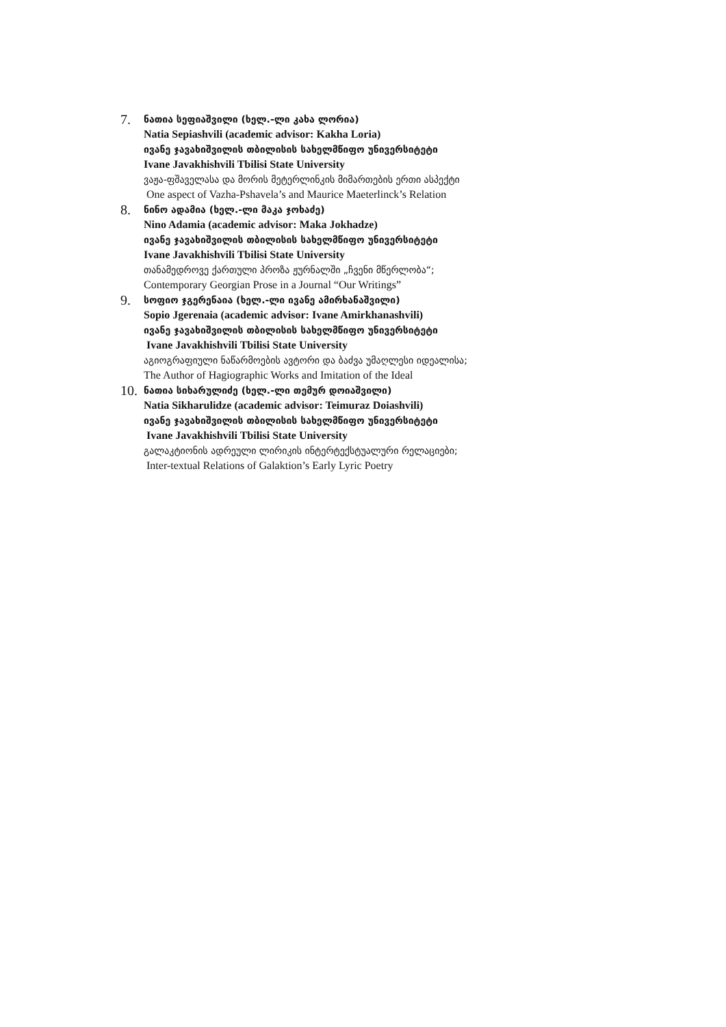7.
ნათია სეფიაშვილი (ხელ.-ლი კახა ლორია)
Natia Sepiashvili (academic advisor: Kakha Loria)
ივანე ჯავახიშვილის თბილისის სახელმწიფო უნივერსიტეტი
Ivane Javakhishvili Tbilisi State University
ვაჟა-ფშაველასა და მორის მეტერლინკის მიმართების ერთი ასპექტი
One aspect of Vazha-Pshavela’s and Maurice Maeterlinck’s Relation
8.
ნინო ადამია (ხელ.-ლი მაკა ჯოხაძე)
Nino Adamia (academic advisor: Maka Jokhadze)
ივანე ჯავახიშვილის თბილისის სახელმწიფო უნივერსიტეტი
Ivane Javakhishvili Tbilisi State University
თანამედროვე ქართული პროზა ჟურნალში „ჩვენი მწერლობა“;
Contemporary Georgian Prose in a Journal “Our Writings”
9.
სოფიო ჯგერენაია (ხელ.-ლი ივანე ამირხანაშვილი)
Sopio Jgerenaia (academic advisor: Ivane Amirkhanashvili)
ივანე ჯავახიშვილის თბილისის სახელმწიფო უნივერსიტეტი
Ivane Javakhishvili Tbilisi State University
აგიოგრაფიული ნაწარმოების ავტორი და ბაძვა უმაღლესი იდეალისა;
The Author of Hagiographic Works and Imitation of the Ideal
10.
ნათია სიხარულიძე (ხელ.-ლი თემურ დოიაშვილი)
Natia Sikharulidze (academic advisor: Teimuraz Doiashvili)
ივანე ჯავახიშვილის თბილისის სახელმწიფო უნივერსიტეტი
Ivane Javakhishvili Tbilisi State University
გალაკტიონის ადრეული ლირიკის ინტერტექსტუალური რელაციები;
Inter-textual Relations of Galaktion’s Early Lyric Poetry